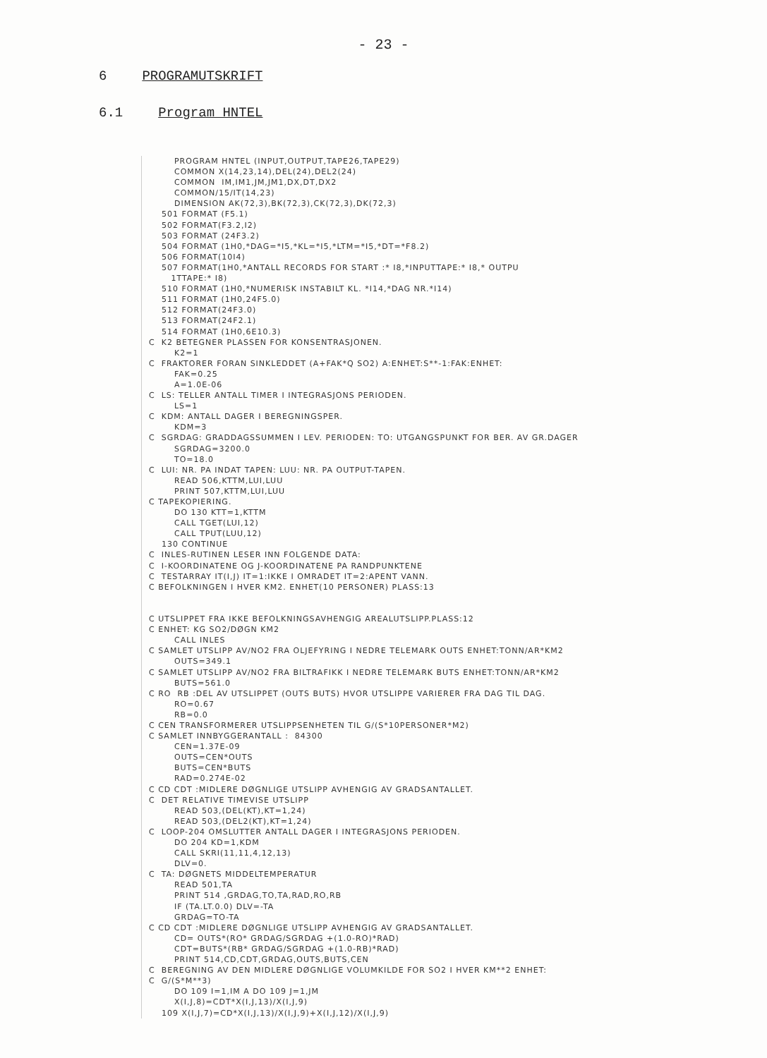- 23 -
6 PROGRAMUTSKRIFT
6.1 Program HNTEL
        PROGRAM HNTEL (INPUT,OUTPUT,TAPE26,TAPE29)
        COMMON X(14,23,14),DEL(24),DEL2(24)
        COMMON  IM,IM1,JM,JM1,DX,DT,DX2
        COMMON/15/IT(14,23)
        DIMENSION AK(72,3),BK(72,3),CK(72,3),DK(72,3)
    501 FORMAT (F5.1)
    502 FORMAT(F3.2,I2)
    503 FORMAT (24F3.2)
    504 FORMAT (1H0,*DAG=*I5,*KL=*I5,*LTM=*I5,*DT=*F8.2)
    506 FORMAT(10I4)
    507 FORMAT(1H0,*ANTALL RECORDS FOR START :* I8,*INPUTTAPE:* I8,* OUTPU
       1TTAPE:* I8)
    510 FORMAT (1H0,*NUMERISK INSTABILT KL. *I14,*DAG NR.*I14)
    511 FORMAT (1H0,24F5.0)
    512 FORMAT(24F3.0)
    513 FORMAT(24F2.1)
    514 FORMAT (1H0,6E10.3)
C  K2 BETEGNER PLASSEN FOR KONSENTRASJONEN.
        K2=1
C  FRAKTORER FORAN SINKLEDDET (A+FAK*Q SO2) A:ENHET:S**-1:FAK:ENHET:
        FAK=0.25
        A=1.0E-06
C  LS: TELLER ANTALL TIMER I INTEGRASJONS PERIODEN.
        LS=1
C  KDM: ANTALL DAGER I BEREGNINGSPER.
        KDM=3
C  SGRDAG: GRADDAGSSUMMEN I LEV. PERIODEN: TO: UTGANGSPUNKT FOR BER. AV GR.DAGER
        SGRDAG=3200.0
        TO=18.0
C  LUI: NR. PA INDAT TAPEN: LUU: NR. PA OUTPUT-TAPEN.
        READ 506,KTTM,LUI,LUU
        PRINT 507,KTTM,LUI,LUU
C TAPEKOPIERING.
        DO 130 KTT=1,KTTM
        CALL TGET(LUI,12)
        CALL TPUT(LUU,12)
    130 CONTINUE
C  INLES-RUTINEN LESER INN FOLGENDE DATA:
C  I-KOORDINATENE OG J-KOORDINATENE PA RANDPUNKTENE
C  TESTARRAY IT(I,J) IT=1:IKKE I OMRADET IT=2:APENT VANN.
C BEFOLKNINGEN I HVER KM2. ENHET(10 PERSONER) PLASS:13


C UTSLIPPET FRA IKKE BEFOLKNINGSAVHENGIG AREALUTSLIPP.PLASS:12
C ENHET: KG SO2/DØGN KM2
        CALL INLES
C SAMLET UTSLIPP AV/NO2 FRA OLJEFYRING I NEDRE TELEMARK OUTS ENHET:TONN/AR*KM2
        OUTS=349.1
C SAMLET UTSLIPP AV/NO2 FRA BILTRAFIKK I NEDRE TELEMARK BUTS ENHET:TONN/AR*KM2
        BUTS=561.0
C RO  RB :DEL AV UTSLIPPET (OUTS BUTS) HVOR UTSLIPPE VARIERER FRA DAG TIL DAG.
        RO=0.67
        RB=0.0
C CEN TRANSFORMERER UTSLIPPSENHETEN TIL G/(S*10PERSONER*M2)
C SAMLET INNBYGGERANTALL :  84300
        CEN=1.37E-09
        OUTS=CEN*OUTS
        BUTS=CEN*BUTS
        RAD=0.274E-02
C CD CDT :MIDLERE DØGNLIGE UTSLIPP AVHENGIG AV GRADSANTALLET.
C  DET RELATIVE TIMEVISE UTSLIPP
        READ 503,(DEL(KT),KT=1,24)
        READ 503,(DEL2(KT),KT=1,24)
C  LOOP-204 OMSLUTTER ANTALL DAGER I INTEGRASJONS PERIODEN.
        DO 204 KD=1,KDM
        CALL SKRI(11,11,4,12,13)
        DLV=0.
C  TA: DØGNETS MIDDELTEMPERATUR
        READ 501,TA
        PRINT 514 ,GRDAG,TO,TA,RAD,RO,RB
        IF (TA.LT.0.0) DLV=-TA
        GRDAG=TO-TA
C CD CDT :MIDLERE DØGNLIGE UTSLIPP AVHENGIG AV GRADSANTALLET.
        CD= OUTS*(RO* GRDAG/SGRDAG +(1.0-RO)*RAD)
        CDT=BUTS*(RB* GRDAG/SGRDAG +(1.0-RB)*RAD)
        PRINT 514,CD,CDT,GRDAG,OUTS,BUTS,CEN
C  BEREGNING AV DEN MIDLERE DØGNLIGE VOLUMKILDE FOR SO2 I HVER KM**2 ENHET:
C  G/(S*M**3)
        DO 109 I=1,IM A DO 109 J=1,JM
        X(I,J,8)=CDT*X(I,J,13)/X(I,J,9)
    109 X(I,J,7)=CD*X(I,J,13)/X(I,J,9)+X(I,J,12)/X(I,J,9)